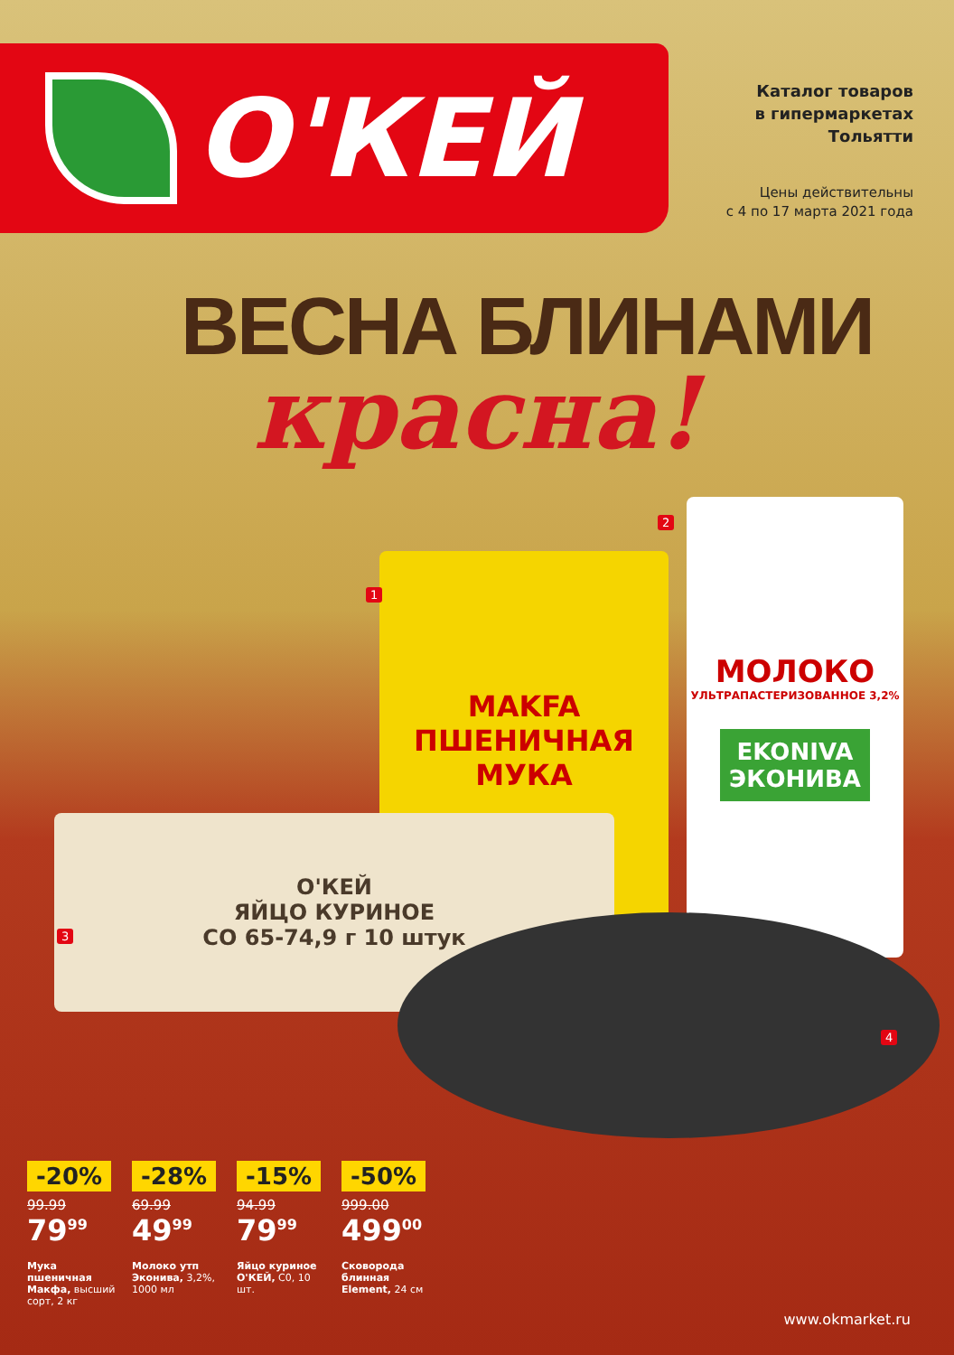О'КЕЙ
Каталог товаров
в гипермаркетах
Тольятти
Цены действительны
с 4 по 17 марта 2021 года
ВЕСНА БЛИНАМИ
красна!
MAKFA
ПШЕНИЧНАЯ
МУКА
МОЛОКО
УЛЬТРАПАСТЕРИЗОВАННОЕ 3,2%
EKONIVA
ЭКОНИВА
О'КЕЙ
ЯЙЦО КУРИНОЕ
СО 65-74,9 г 10 штук
1
2
3
4
-20%
99.99
79<sup>99</sup>
Мука пшеничная Макфа, высший сорт, 2 кг
-28%
69.99
49<sup>99</sup>
Молоко утп Эконива, 3,2%, 1000 мл
-15%
94.99
79<sup>99</sup>
Яйцо куриное О'КЕЙ, С0, 10 шт.
-50%
999.00
499<sup>00</sup>
Сковорода блинная Element, 24 см
www.okmarket.ru